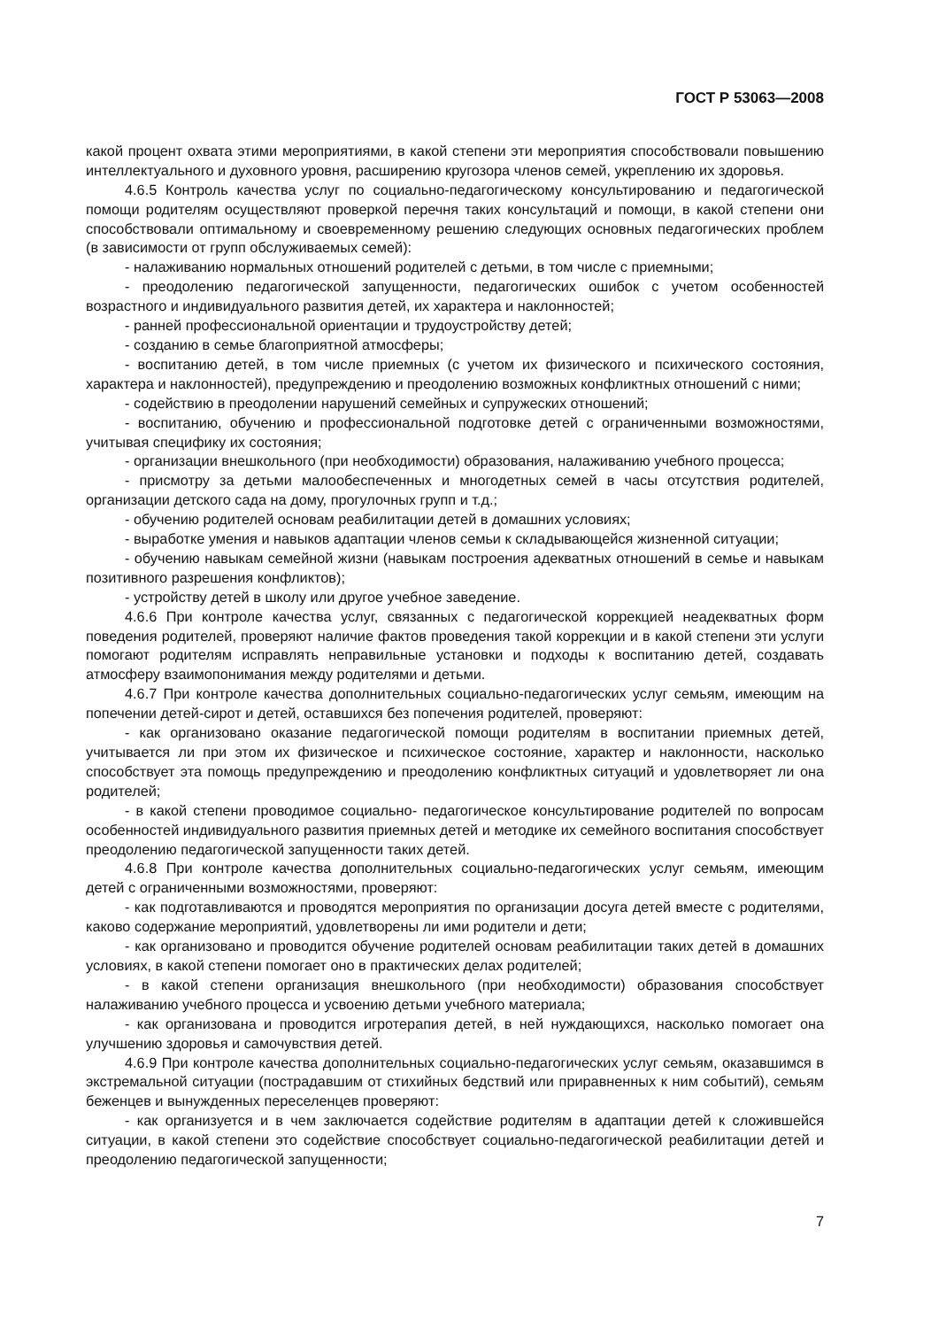ГОСТ Р 53063—2008
какой процент охвата этими мероприятиями, в какой степени эти мероприятия способствовали повышению интеллектуального и духовного уровня, расширению кругозора членов семей, укреплению их здоровья.
4.6.5 Контроль качества услуг по социально-педагогическому консультированию и педагогической помощи родителям осуществляют проверкой перечня таких консультаций и помощи, в какой степени они способствовали оптимальному и своевременному решению следующих основных педагогических проблем (в зависимости от групп обслуживаемых семей):
- налаживанию нормальных отношений родителей с детьми, в том числе с приемными;
- преодолению педагогической запущенности, педагогических ошибок с учетом особенностей возрастного и индивидуального развития детей, их характера и наклонностей;
- ранней профессиональной ориентации и трудоустройству детей;
- созданию в семье благоприятной атмосферы;
- воспитанию детей, в том числе приемных (с учетом их физического и психического состояния, характера и наклонностей), предупреждению и преодолению возможных конфликтных отношений с ними;
- содействию в преодолении нарушений семейных и супружеских отношений;
- воспитанию, обучению и профессиональной подготовке детей с ограниченными возможностями, учитывая специфику их состояния;
- организации внешкольного (при необходимости) образования, налаживанию учебного процесса;
- присмотру за детьми малообеспеченных и многодетных семей в часы отсутствия родителей, организации детского сада на дому, прогулочных групп и т.д.;
- обучению родителей основам реабилитации детей в домашних условиях;
- выработке умения и навыков адаптации членов семьи к складывающейся жизненной ситуации;
- обучению навыкам семейной жизни (навыкам построения адекватных отношений в семье и навыкам позитивного разрешения конфликтов);
- устройству детей в школу или другое учебное заведение.
4.6.6 При контроле качества услуг, связанных с педагогической коррекцией неадекватных форм поведения родителей, проверяют наличие фактов проведения такой коррекции и в какой степени эти услуги помогают родителям исправлять неправильные установки и подходы к воспитанию детей, создавать атмосферу взаимопонимания между родителями и детьми.
4.6.7 При контроле качества дополнительных социально-педагогических услуг семьям, имеющим на попечении детей-сирот и детей, оставшихся без попечения родителей, проверяют:
- как организовано оказание педагогической помощи родителям в воспитании приемных детей, учитывается ли при этом их физическое и психическое состояние, характер и наклонности, насколько способствует эта помощь предупреждению и преодолению конфликтных ситуаций и удовлетворяет ли она родителей;
- в какой степени проводимое социально- педагогическое консультирование родителей по вопросам особенностей индивидуального развития приемных детей и методике их семейного воспитания способствует преодолению педагогической запущенности таких детей.
4.6.8 При контроле качества дополнительных социально-педагогических услуг семьям, имеющим детей с ограниченными возможностями, проверяют:
- как подготавливаются и проводятся мероприятия по организации досуга детей вместе с родителями, каково содержание мероприятий, удовлетворены ли ими родители и дети;
- как организовано и проводится обучение родителей основам реабилитации таких детей в домашних условиях, в какой степени помогает оно в практических делах родителей;
- в какой степени организация внешкольного (при необходимости) образования способствует налаживанию учебного процесса и усвоению детьми учебного материала;
- как организована и проводится игротерапия детей, в ней нуждающихся, насколько помогает она улучшению здоровья и самочувствия детей.
4.6.9 При контроле качества дополнительных социально-педагогических услуг семьям, оказавшимся в экстремальной ситуации (пострадавшим от стихийных бедствий или приравненных к ним событий), семьям беженцев и вынужденных переселенцев проверяют:
- как организуется и в чем заключается содействие родителям в адаптации детей к сложившейся ситуации, в какой степени это содействие способствует социально-педагогической реабилитации детей и преодолению педагогической запущенности;
7